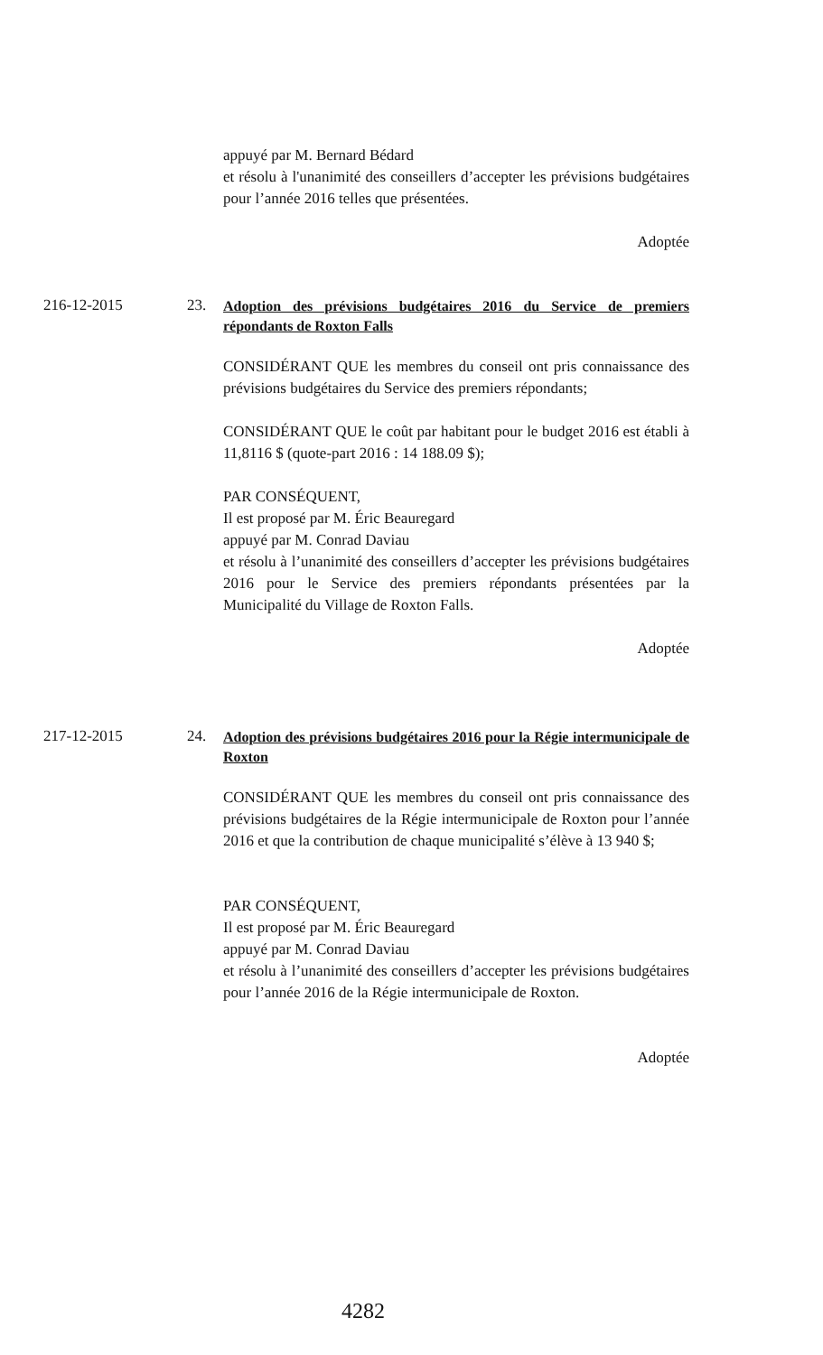appuyé par M. Bernard Bédard
et résolu à l'unanimité des conseillers d’accepter les prévisions budgétaires pour l’année 2016 telles que présentées.
Adoptée
216-12-2015 23.
Adoption des prévisions budgétaires 2016 du Service de premiers répondants de Roxton Falls
CONSIDÉRANT QUE les membres du conseil ont pris connaissance des prévisions budgétaires du Service des premiers répondants;
CONSIDÉRANT QUE le coût par habitant pour le budget 2016 est établi à 11,8116 $ (quote-part 2016 : 14 188.09 $);
PAR CONSÉQUENT,
Il est proposé par M. Éric Beauregard
appuyé par M. Conrad Daviau
et résolu à l’unanimité des conseillers d’accepter les prévisions budgétaires 2016 pour le Service des premiers répondants présentées par la Municipalité du Village de Roxton Falls.
Adoptée
217-12-2015 24.
Adoption des prévisions budgétaires 2016 pour la Régie intermunicipale de Roxton
CONSIDÉRANT QUE les membres du conseil ont pris connaissance des prévisions budgétaires de la Régie intermunicipale de Roxton pour l’année 2016 et que la contribution de chaque municipalité s’élève à 13 940 $;
PAR CONSÉQUENT,
Il est proposé par M. Éric Beauregard
appuyé par M. Conrad Daviau
et résolu à l’unanimité des conseillers d’accepter les prévisions budgétaires pour l’année 2016 de la Régie intermunicipale de Roxton.
Adoptée
4282